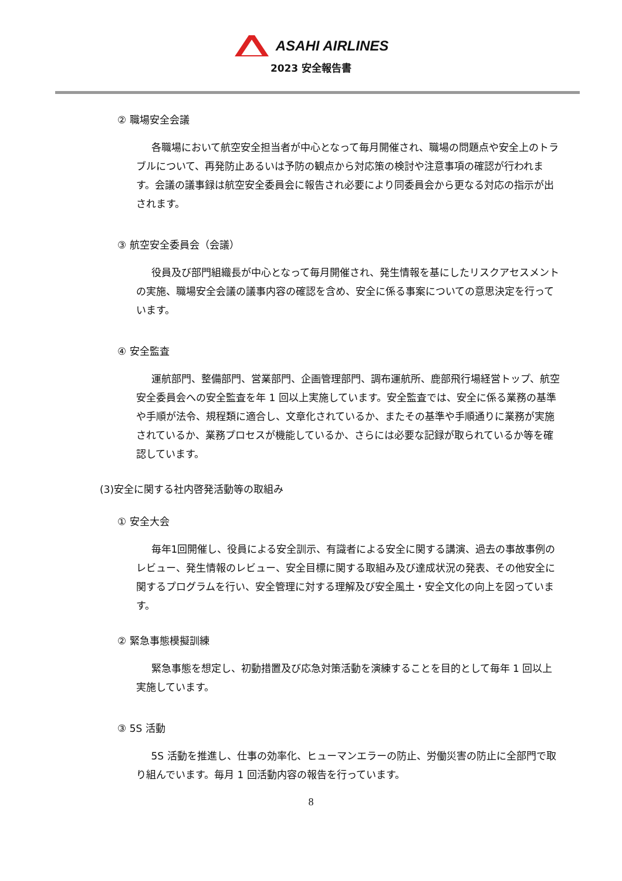ASAHI AIRLINES
2023 安全報告書
② 職場安全会議
各職場において航空安全担当者が中心となって毎月開催され、職場の問題点や安全上のトラブルについて、再発防止あるいは予防の観点から対応策の検討や注意事項の確認が行われます。会議の議事録は航空安全委員会に報告され必要により同委員会から更なる対応の指示が出されます。
③ 航空安全委員会（会議）
役員及び部門組織長が中心となって毎月開催され、発生情報を基にしたリスクアセスメントの実施、職場安全会議の議事内容の確認を含め、安全に係る事案についての意思決定を行っています。
④ 安全監査
運航部門、整備部門、営業部門、企画管理部門、調布運航所、鹿部飛行場経営トップ、航空安全委員会への安全監査を年 1 回以上実施しています。安全監査では、安全に係る業務の基準や手順が法令、規程類に適合し、文章化されているか、またその基準や手順通りに業務が実施されているか、業務プロセスが機能しているか、さらには必要な記録が取られているか等を確認しています。
(3)安全に関する社内啓発活動等の取組み
① 安全大会
毎年1回開催し、役員による安全訓示、有識者による安全に関する講演、過去の事故事例のレビュー、発生情報のレビュー、安全目標に関する取組み及び達成状況の発表、その他安全に関するプログラムを行い、安全管理に対する理解及び安全風土・安全文化の向上を図っています。
② 緊急事態模擬訓練
緊急事態を想定し、初動措置及び応急対策活動を演練することを目的として毎年 1 回以上実施しています。
③ 5S 活動
5S 活動を推進し、仕事の効率化、ヒューマンエラーの防止、労働災害の防止に全部門で取り組んでいます。毎月 1 回活動内容の報告を行っています。
8